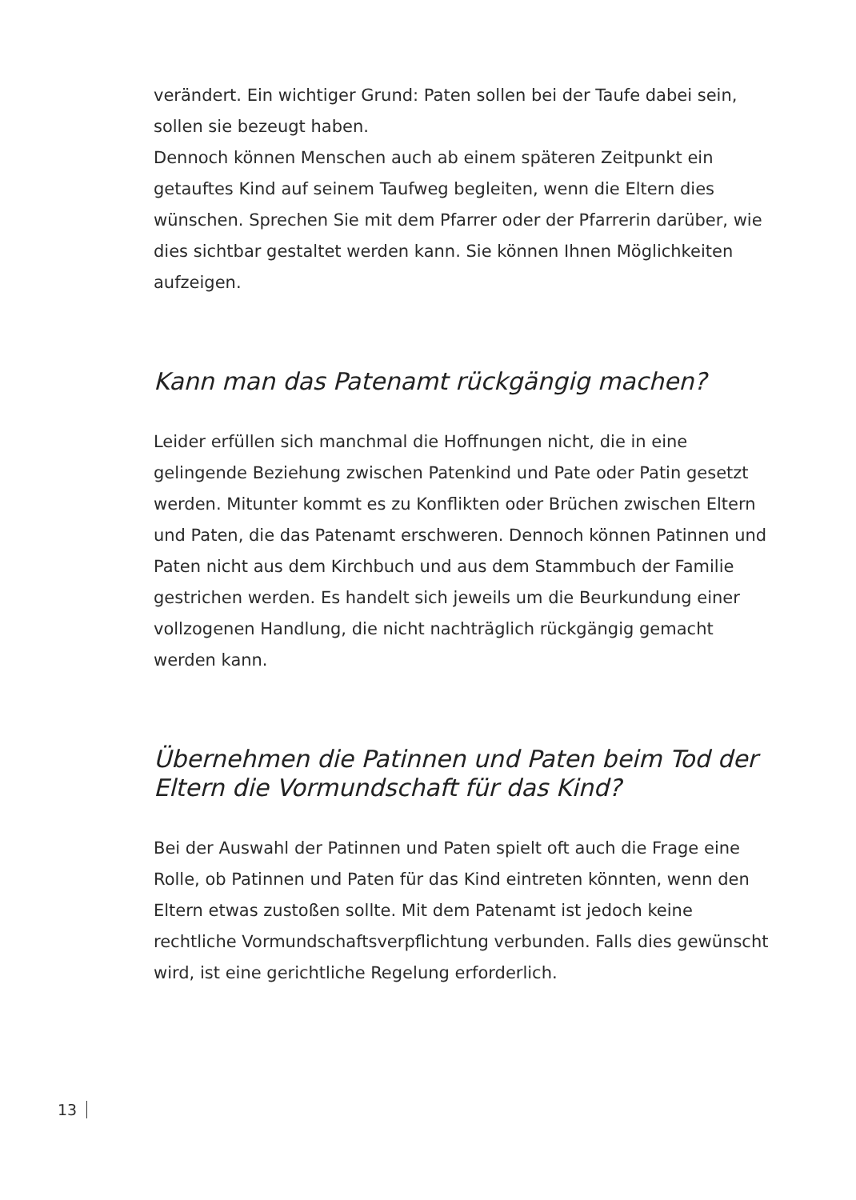verändert. Ein wichtiger Grund: Paten sollen bei der Taufe dabei sein, sollen sie bezeugt haben.
Dennoch können Menschen auch ab einem späteren Zeitpunkt ein getauftes Kind auf seinem Taufweg begleiten, wenn die Eltern dies wünschen. Sprechen Sie mit dem Pfarrer oder der Pfarrerin darüber, wie dies sichtbar gestaltet werden kann. Sie können Ihnen Möglichkeiten aufzeigen.
Kann man das Patenamt rückgängig machen?
Leider erfüllen sich manchmal die Hoffnungen nicht, die in eine gelingende Beziehung zwischen Patenkind und Pate oder Patin gesetzt werden. Mitunter kommt es zu Konflikten oder Brüchen zwischen Eltern und Paten, die das Patenamt erschweren. Dennoch können Patinnen und Paten nicht aus dem Kirchbuch und aus dem Stammbuch der Familie gestrichen werden. Es handelt sich jeweils um die Beurkundung einer vollzogenen Handlung, die nicht nachträglich rückgängig gemacht werden kann.
Übernehmen die Patinnen und Paten beim Tod der Eltern die Vormundschaft für das Kind?
Bei der Auswahl der Patinnen und Paten spielt oft auch die Frage eine Rolle, ob Patinnen und Paten für das Kind eintreten könnten, wenn den Eltern etwas zustoßen sollte. Mit dem Patenamt ist jedoch keine rechtliche Vormundschaftsverpflichtung verbunden. Falls dies gewünscht wird, ist eine gerichtliche Regelung erforderlich.
13